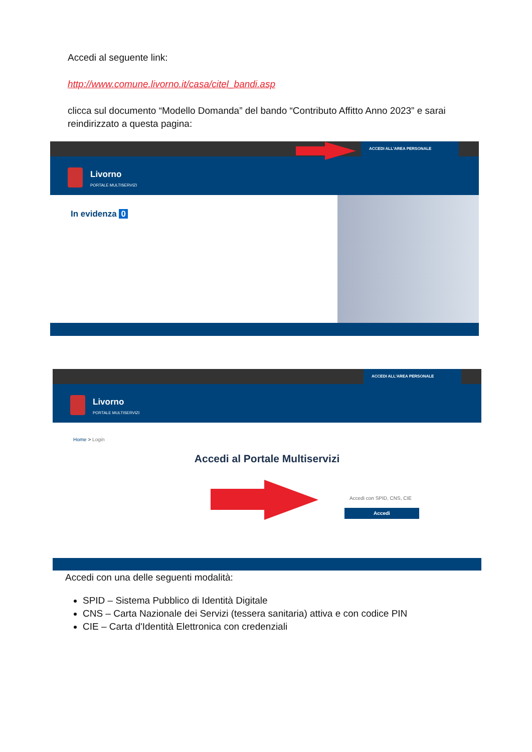Accedi al seguente link:
http://www.comune.livorno.it/casa/citel_bandi.asp
clicca sul documento “Modello Domanda” del bando “Contributo Affitto Anno 2023” e sarai reindirizzato a questa pagina:
ACCEDI ALL'AREA PERSONALE
Livorno
PORTALE MULTISERVIZI
In evidenza 0
ACCEDI ALL'AREA PERSONALE
Livorno
PORTALE MULTISERVIZI
Home > Login
Accedi al Portale Multiservizi
Accedi con SPID, CNS, CIE
Accedi
Accedi con una delle seguenti modalità:
SPID – Sistema Pubblico di Identità Digitale
CNS – Carta Nazionale dei Servizi (tessera sanitaria) attiva e con codice PIN
CIE – Carta d'Identità Elettronica con credenziali